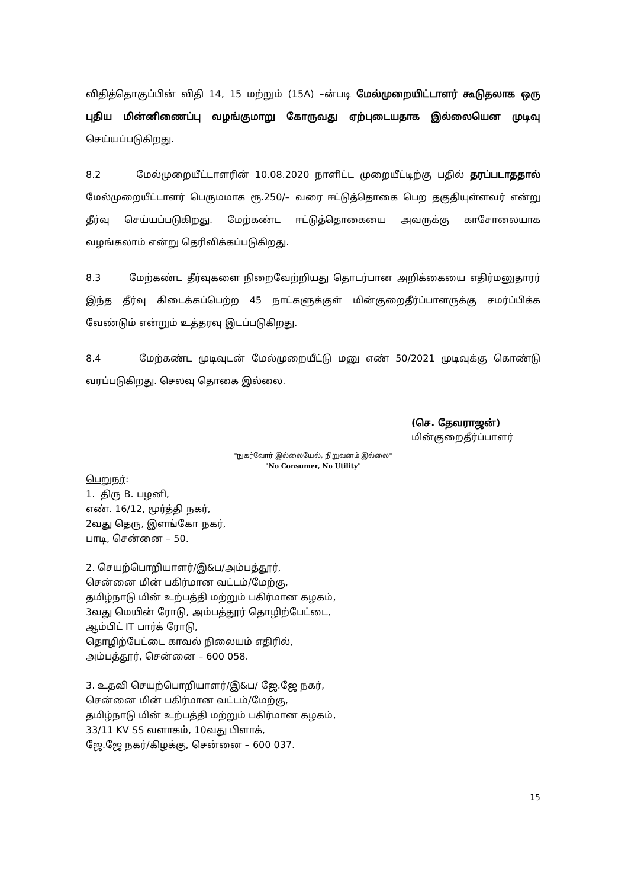விதித்தொகுப்பின் விதி 14, 15 மற்றும் (15A) –ன்படி மேல்முறையிட்டாளர் கூடுதலாக ஒரு புதிய மின்னிணைப்பு வழங்குமாறு கோருவது ஏற்புடையதாக இல்லையென முடிவு செய்யப்படுகிறது.
8.2 மேல்முறையீட்டாளரின் 10.08.2020 நாளிட்ட முறையீட்டிற்கு பதில் தரப்படாததால் மேல்முறையீட்டாளர் பெருமமாக ரூ.250/– வரை ஈட்டுத்தொகை பெற தகுதியுள்ளவர் என்று தீர்வு செய்யப்படுகிறது. மேற்கண்ட ஈட்டுத்தொகையை அவருக்கு காசோலையாக வழங்கலாம் என்று தெரிவிக்கப்படுகிறது.
8.3 மேற்கண்ட தீர்வுகளை நிறைவேற்றியது தொடர்பான அறிக்கையை எதிர்மனுதாரர் இந்த தீர்வு கிடைக்கப்பெற்ற 45 நாட்களுக்குள் மின்குறைதீர்ப்பாளருக்கு சமர்ப்பிக்க வேண்டும் என்றும் உத்தரவு இடப்படுகிறது.
8.4 மேற்கண்ட முடிவுடன் மேல்முறையீட்டு மனு எண் 50/2021 முடிவுக்கு கொண்டு வரப்படுகிறது. செலவு தொகை இல்லை.
(செ. தேவராஜன்)
மின்குறைதீர்ப்பாளர்
"நுகர்வோர் இல்லையேல், நிறுவனம் இல்லை"
"No Consumer, No Utility"
பெறுநர்:
1. திரு B. பழனி,
எண். 16/12, மூர்த்தி நகர்,
2வது தெரு, இளங்கோ நகர்,
பாடி, சென்னை – 50.
2. செயற்பொறியாளர்/இ&ப/அம்பத்தூர்,
சென்னை மின் பகிர்மான வட்டம்/மேற்கு,
தமிழ்நாடு மின் உற்பத்தி மற்றும் பகிர்மான கழகம்,
3வது மெயின் ரோடு, அம்பத்தூர் தொழிற்பேட்டை,
ஆம்பிட் IT பார்க் ரோடு,
தொழிற்பேட்டை காவல் நிலையம் எதிரில்,
அம்பத்தூர், சென்னை – 600 058.
3. உதவி செயற்பொறியாளர்/இ&ப/ ஜே.ஜே நகர்,
சென்னை மின் பகிர்மான வட்டம்/மேற்கு,
தமிழ்நாடு மின் உற்பத்தி மற்றும் பகிர்மான கழகம்,
33/11 KV SS வளாகம், 10வது பிளாக்,
ஜே.ஜே நகர்/கிழக்கு, சென்னை – 600 037.
15